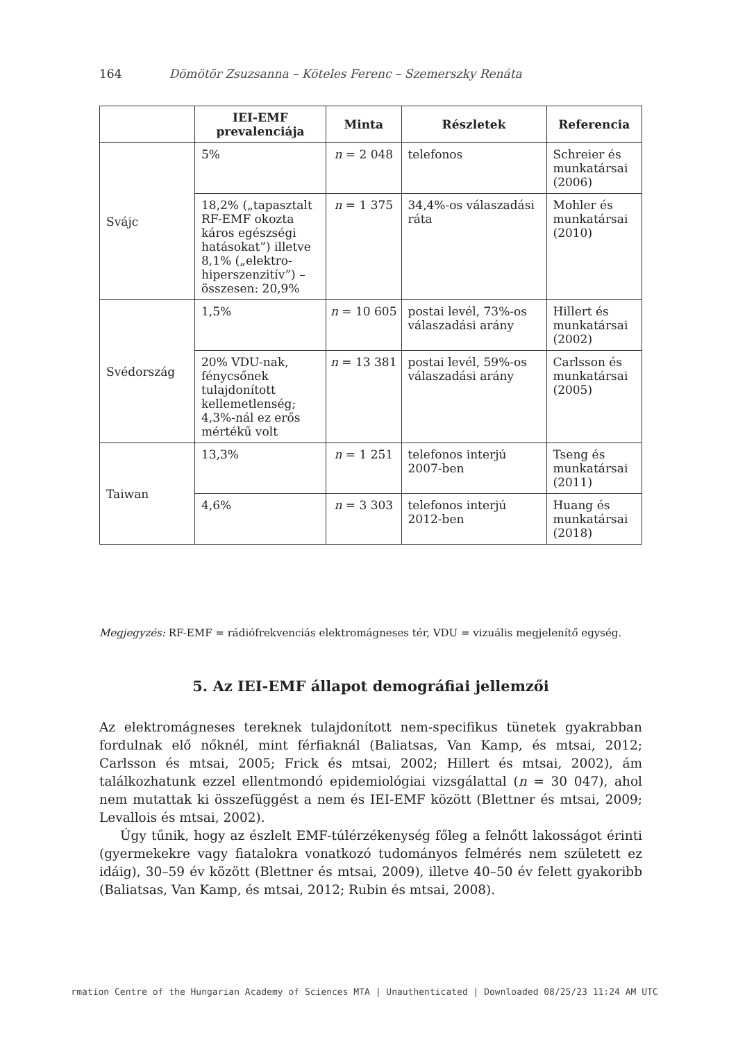164 Dömötör Zsuzsanna – Köteles Ferenc – Szemerszky Renáta
| | IEI-EMF prevalenciája | Minta | Részletek | Referencia |
| --- | --- | --- | --- | --- |
| Svájc | 5% | n = 2 048 | telefonos | Schreier és munkatársai (2006) |
| | 18,2% („tapasztalt RF-EMF okozta káros egészségi hatásokat”) illetve 8,1% („elektro-hiperszenzitív”) – összesen: 20,9% | n = 1 375 | 34,4%-os válaszadási ráta | Mohler és munkatársai (2010) |
| Svédország | 1,5% | n = 10 605 | postai levél, 73%-os válaszadási arány | Hillert és munkatársai (2002) |
| | 20% VDU-nak, fénycsőnek tulajdonított kellemetlenség; 4,3%-nál ez erős mértékű volt | n = 13 381 | postai levél, 59%-os válaszadási arány | Carlsson és munkatársai (2005) |
| Taiwan | 13,3% | n = 1 251 | telefonos interjú 2007-ben | Tseng és munkatársai (2011) |
| | 4,6% | n = 3 303 | telefonos interjú 2012-ben | Huang és munkatársai (2018) |
Megjegyzés: RF-EMF = rádiófrekvenciás elektromágneses tér, VDU = vizuális megjelenítő egység.
5. Az IEI-EMF állapot demográfiai jellemzői
Az elektromágneses tereknek tulajdonított nem-specifikus tünetek gyakrabban fordulnak elő nőknél, mint férfiaknál (Baliatsas, Van Kamp, és mtsai, 2012; Carlsson és mtsai, 2005; Frick és mtsai, 2002; Hillert és mtsai, 2002), ám találkozhatunk ezzel ellentmondó epidemiológiai vizsgálattal (n = 30 047), ahol nem mutattak ki összefüggést a nem és IEI-EMF között (Blettner és mtsai, 2009; Levallois és mtsai, 2002).
Úgy tűnik, hogy az észlelt EMF-túlérzékenység főleg a felnőtt lakosságot érinti (gyermekekre vagy fiatalokra vonatkozó tudományos felmérés nem született ez idáig), 30–59 év között (Blettner és mtsai, 2009), illetve 40–50 év felett gyakoribb (Baliatsas, Van Kamp, és mtsai, 2012; Rubin és mtsai, 2008).
rmation Centre of the Hungarian Academy of Sciences MTA | Unauthenticated | Downloaded 08/25/23 11:24 AM UTC